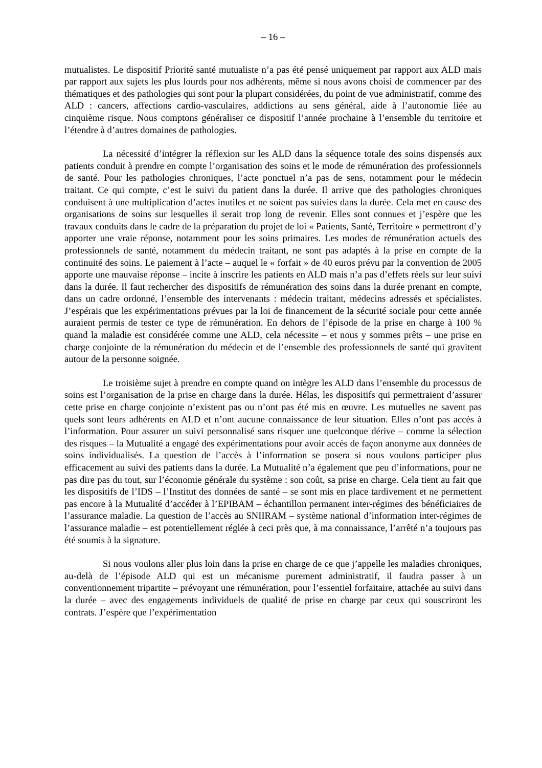– 16 –
mutualistes. Le dispositif Priorité santé mutualiste n’a pas été pensé uniquement par rapport aux ALD mais par rapport aux sujets les plus lourds pour nos adhérents, même si nous avons choisi de commencer par des thématiques et des pathologies qui sont pour la plupart considérées, du point de vue administratif, comme des ALD : cancers, affections cardio-vasculaires, addictions au sens général, aide à l’autonomie liée au cinquième risque. Nous comptons généraliser ce dispositif l’année prochaine à l’ensemble du territoire et l’étendre à d’autres domaines de pathologies.
La nécessité d’intégrer la réflexion sur les ALD dans la séquence totale des soins dispensés aux patients conduit à prendre en compte l’organisation des soins et le mode de rémunération des professionnels de santé. Pour les pathologies chroniques, l’acte ponctuel n’a pas de sens, notamment pour le médecin traitant. Ce qui compte, c’est le suivi du patient dans la durée. Il arrive que des pathologies chroniques conduisent à une multiplication d’actes inutiles et ne soient pas suivies dans la durée. Cela met en cause des organisations de soins sur lesquelles il serait trop long de revenir. Elles sont connues et j’espère que les travaux conduits dans le cadre de la préparation du projet de loi « Patients, Santé, Territoire » permettront d’y apporter une vraie réponse, notamment pour les soins primaires. Les modes de rémunération actuels des professionnels de santé, notamment du médecin traitant, ne sont pas adaptés à la prise en compte de la continuité des soins. Le paiement à l’acte – auquel le « forfait » de 40 euros prévu par la convention de 2005 apporte une mauvaise réponse – incite à inscrire les patients en ALD mais n’a pas d’effets réels sur leur suivi dans la durée. Il faut rechercher des dispositifs de rémunération des soins dans la durée prenant en compte, dans un cadre ordonné, l’ensemble des intervenants : médecin traitant, médecins adressés et spécialistes. J’espérais que les expérimentations prévues par la loi de financement de la sécurité sociale pour cette année auraient permis de tester ce type de rémunération. En dehors de l’épisode de la prise en charge à 100 % quand la maladie est considérée comme une ALD, cela nécessite – et nous y sommes prêts – une prise en charge conjointe de la rémunération du médecin et de l’ensemble des professionnels de santé qui gravitent autour de la personne soignée.
Le troisième sujet à prendre en compte quand on intègre les ALD dans l’ensemble du processus de soins est l’organisation de la prise en charge dans la durée. Hélas, les dispositifs qui permettraient d’assurer cette prise en charge conjointe n’existent pas ou n’ont pas été mis en œuvre. Les mutuelles ne savent pas quels sont leurs adhérents en ALD et n’ont aucune connaissance de leur situation. Elles n’ont pas accès à l’information. Pour assurer un suivi personnalisé sans risquer une quelconque dérive – comme la sélection des risques – la Mutualité a engagé des expérimentations pour avoir accès de façon anonyme aux données de soins individualisés. La question de l’accès à l’information se posera si nous voulons participer plus efficacement au suivi des patients dans la durée. La Mutualité n’a également que peu d’informations, pour ne pas dire pas du tout, sur l’économie générale du système : son coût, sa prise en charge. Cela tient au fait que les dispositifs de l’IDS – l’Institut des données de santé – se sont mis en place tardivement et ne permettent pas encore à la Mutualité d’accéder à l’EPIBAM – échantillon permanent inter-régimes des bénéficiaires de l’assurance maladie. La question de l’accès au SNIIRAM – système national d’information inter-régimes de l’assurance maladie – est potentiellement réglée à ceci près que, à ma connaissance, l’arrêté n’a toujours pas été soumis à la signature.
Si nous voulons aller plus loin dans la prise en charge de ce que j’appelle les maladies chroniques, au-delà de l’épisode ALD qui est un mécanisme purement administratif, il faudra passer à un conventionnement tripartite – prévoyant une rémunération, pour l’essentiel forfaitaire, attachée au suivi dans la durée – avec des engagements individuels de qualité de prise en charge par ceux qui souscriront les contrats. J’espère que l’expérimentation